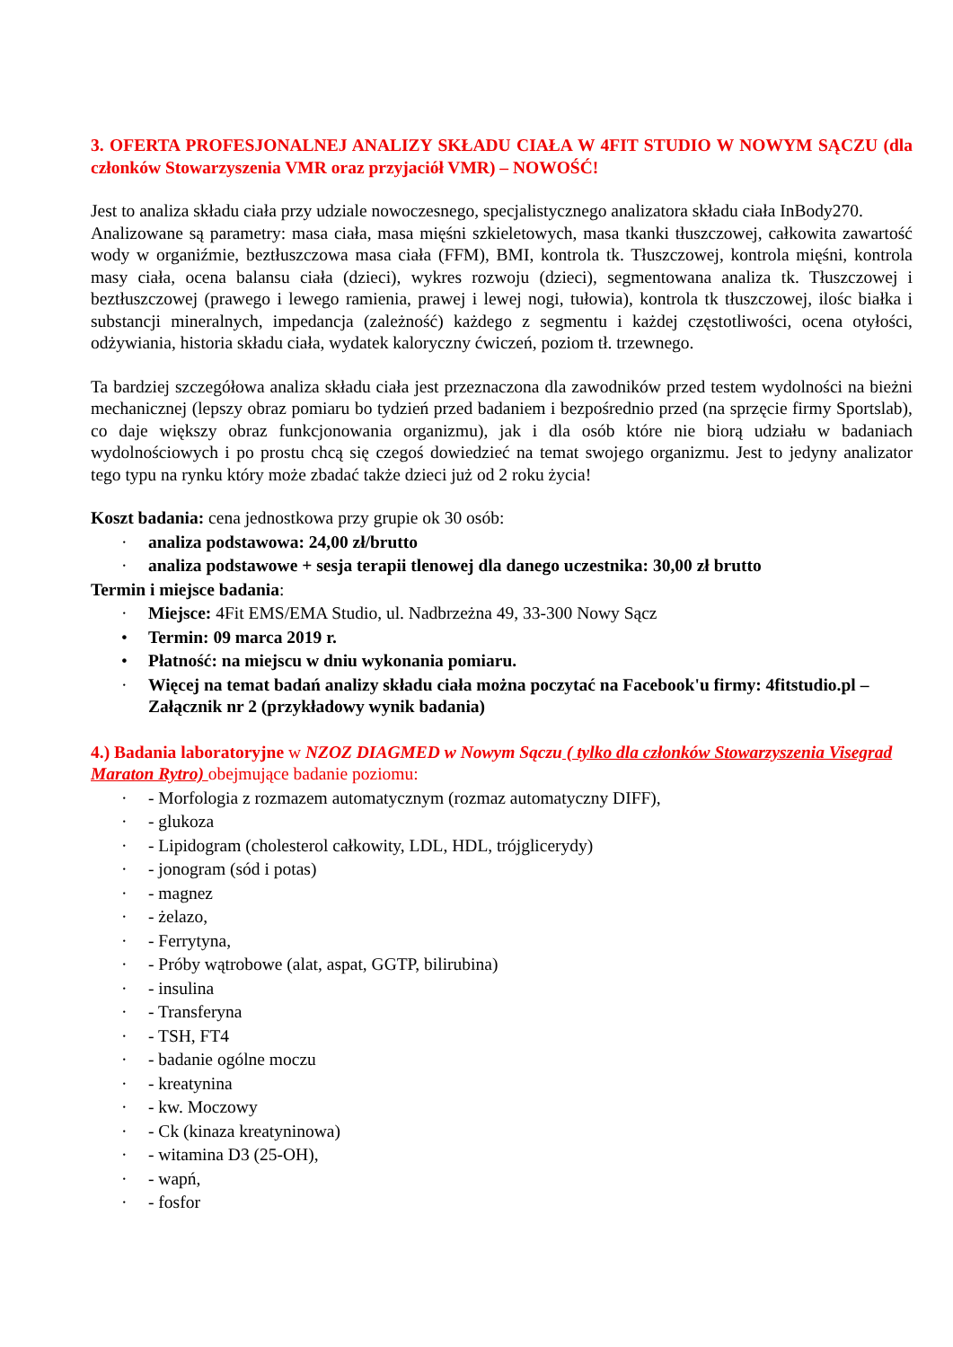3. OFERTA PROFESJONALNEJ ANALIZY SKŁADU CIAŁA W 4FIT STUDIO W NOWYM SĄCZU (dla członków Stowarzyszenia VMR oraz przyjaciół VMR) – NOWOŚĆ!
Jest to analiza składu ciała przy udziale nowoczesnego, specjalistycznego analizatora składu ciała InBody270.
Analizowane są parametry: masa ciała, masa mięśni szkieletowych, masa tkanki tłuszczowej, całkowita zawartość wody w organiźmie, beztłuszczowa masa ciała (FFM), BMI, kontrola tk. Tłuszczowej, kontrola mięśni, kontrola masy ciała, ocena balansu ciała (dzieci), wykres rozwoju (dzieci), segmentowana analiza tk. Tłuszczowej i beztłuszczowej (prawego i lewego ramienia, prawej i lewej nogi, tułowia), kontrola tk tłuszczowej, ilośc białka i substancji mineralnych, impedancja (zależność) każdego z segmentu i każdej częstotliwości, ocena otyłości, odżywiania, historia składu ciała, wydatek kaloryczny ćwiczeń, poziom tł. trzewnego.
Ta bardziej szczegółowa analiza składu ciała jest przeznaczona dla zawodników przed testem wydolności na bieżni mechanicznej (lepszy obraz pomiaru bo tydzień przed badaniem i bezpośrednio przed (na sprzęcie firmy Sportslab), co daje większy obraz funkcjonowania organizmu), jak i dla osób które nie biorą udziału w badaniach wydolnościowych i po prostu chcą się czegoś dowiedzieć na temat swojego organizmu. Jest to jedyny analizator tego typu na rynku który może zbadać także dzieci już od 2 roku życia!
Koszt badania: cena jednostkowa przy grupie ok 30 osób:
· analiza podstawowa: 24,00 zł/brutto
· analiza podstawowe + sesja terapii tlenowej dla danego uczestnika: 30,00 zł brutto
Termin i miejsce badania:
· Miejsce: 4Fit EMS/EMA Studio, ul. Nadbrzeżna 49, 33-300 Nowy Sącz
• Termin: 09 marca 2019 r.
• Płatność: na miejscu w dniu wykonania pomiaru.
· Więcej na temat badań analizy składu ciała można poczytać na Facebook'u firmy: 4fitstudio.pl – Załącznik nr 2 (przykładowy wynik badania)
4.) Badania laboratoryjne w NZOZ DIAGMED w Nowym Sączu ( tylko dla członków Stowarzyszenia Visegrad Maraton Rytro) obejmujące badanie poziomu:
· - Morfologia z rozmazem automatycznym (rozmaz automatyczny DIFF),
· - glukoza
· - Lipidogram (cholesterol całkowity, LDL, HDL, trójglicerydy)
· - jonogram (sód i potas)
· - magnez
· - żelazo,
· - Ferrytyna,
· - Próby wątrobowe (alat, aspat, GGTP, bilirubina)
· - insulina
· - Transferyna
· - TSH, FT4
· - badanie ogólne moczu
· - kreatynina
· - kw. Moczowy
· - Ck (kinaza kreatyninowa)
· - witamina D3 (25-OH),
· - wapń,
· - fosfor